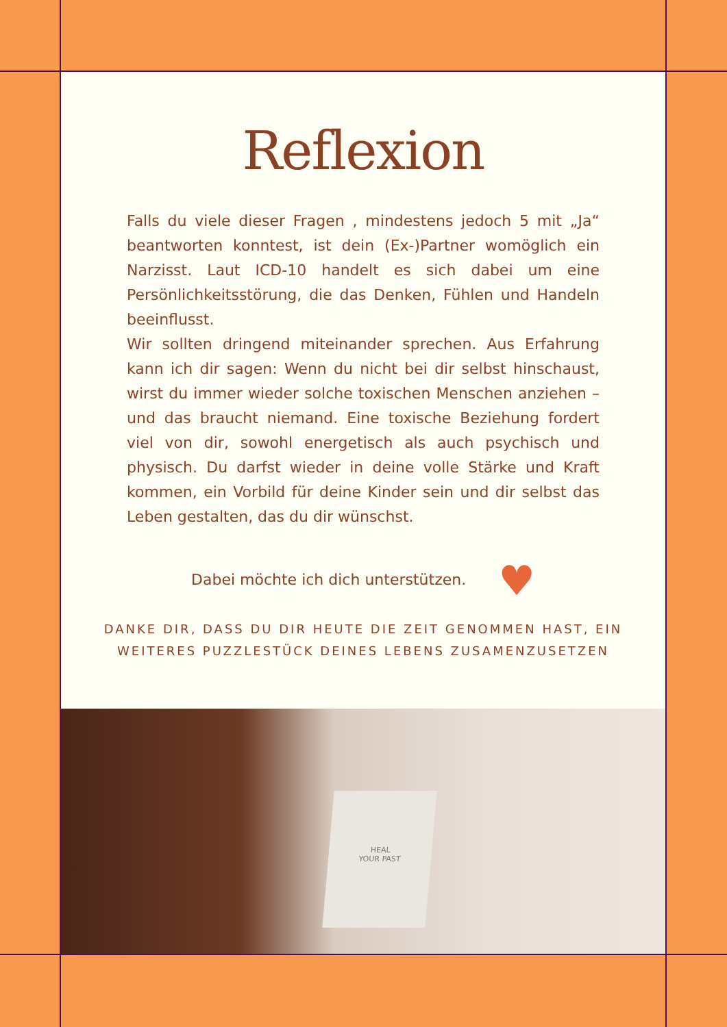Reflexion
Falls du viele dieser Fragen , mindestens jedoch 5 mit „Ja“ beantworten konntest, ist dein (Ex-)Partner womöglich ein Narzisst. Laut ICD-10 handelt es sich dabei um eine Persönlichkeitsstörung, die das Denken, Fühlen und Handeln beeinflusst.
Wir sollten dringend miteinander sprechen. Aus Erfahrung kann ich dir sagen: Wenn du nicht bei dir selbst hinschaust, wirst du immer wieder solche toxischen Menschen anziehen – und das braucht niemand. Eine toxische Beziehung fordert viel von dir, sowohl energetisch als auch psychisch und physisch. Du darfst wieder in deine volle Stärke und Kraft kommen, ein Vorbild für deine Kinder sein und dir selbst das Leben gestalten, das du dir wünschst.
Dabei möchte ich dich unterstützen. ♥
DANKE DIR, DASS DU DIR HEUTE DIE ZEIT GENOMMEN HAST, EIN WEITERES PUZZLESTÜCK DEINES LEBENS ZUSAMENZUSETZEN
HEAL
YOUR PAST